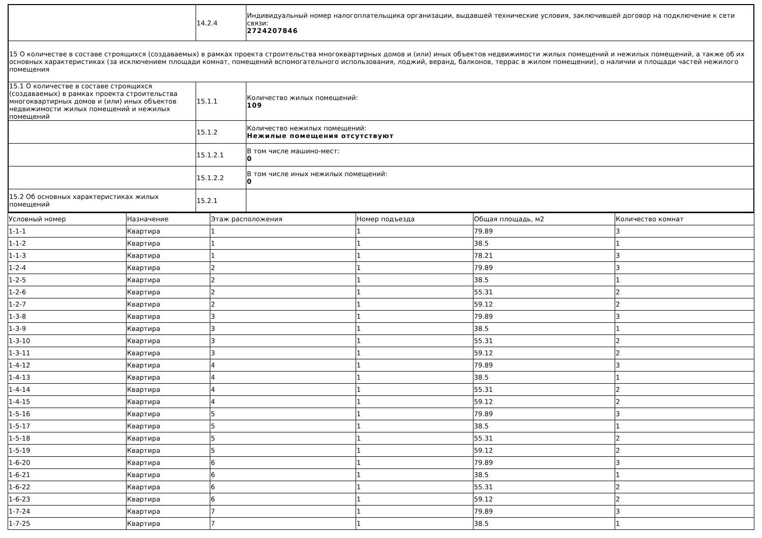| | 14.2.4 | Индивидуальный номер налогоплательщика организации, выдавшей технические условия, заключившей договор на подключение к сети связи: 2724207846 |
| 15 О количестве в составе строящихся (создаваемых) в рамках проекта строительства многоквартирных домов и (или) иных объектов недвижимости жилых помещений и нежилых помещений, а также об их основных характеристиках (за исключением площади комнат, помещений вспомогательного использования, лоджий, веранд, балконов, террас в жилом помещении), о наличии и площади частей нежилого помещения | | |
| 15.1 О количестве в составе строящихся (создаваемых) в рамках проекта строительства многоквартирных домов и (или) иных объектов недвижимости жилых помещений и нежилых помещений | 15.1.1 | Количество жилых помещений: 109 |
| | 15.1.2 | Количество нежилых помещений: Нежилые помещения отсутствуют |
| | 15.1.2.1 | В том числе машино-мест: 0 |
| | 15.1.2.2 | В том числе иных нежилых помещений: 0 |
| 15.2 Об основных характеристиках жилых помещений | 15.2.1 | |
| Условный номер | Назначение | Этаж расположения | Номер подъезда | Общая площадь, м2 | Количество комнат |
| --- | --- | --- | --- | --- | --- |
| 1-1-1 | Квартира | 1 | 1 | 79.89 | 3 |
| 1-1-2 | Квартира | 1 | 1 | 38.5 | 1 |
| 1-1-3 | Квартира | 1 | 1 | 78.21 | 3 |
| 1-2-4 | Квартира | 2 | 1 | 79.89 | 3 |
| 1-2-5 | Квартира | 2 | 1 | 38.5 | 1 |
| 1-2-6 | Квартира | 2 | 1 | 55.31 | 2 |
| 1-2-7 | Квартира | 2 | 1 | 59.12 | 2 |
| 1-3-8 | Квартира | 3 | 1 | 79.89 | 3 |
| 1-3-9 | Квартира | 3 | 1 | 38.5 | 1 |
| 1-3-10 | Квартира | 3 | 1 | 55.31 | 2 |
| 1-3-11 | Квартира | 3 | 1 | 59.12 | 2 |
| 1-4-12 | Квартира | 4 | 1 | 79.89 | 3 |
| 1-4-13 | Квартира | 4 | 1 | 38.5 | 1 |
| 1-4-14 | Квартира | 4 | 1 | 55.31 | 2 |
| 1-4-15 | Квартира | 4 | 1 | 59.12 | 2 |
| 1-5-16 | Квартира | 5 | 1 | 79.89 | 3 |
| 1-5-17 | Квартира | 5 | 1 | 38.5 | 1 |
| 1-5-18 | Квартира | 5 | 1 | 55.31 | 2 |
| 1-5-19 | Квартира | 5 | 1 | 59.12 | 2 |
| 1-6-20 | Квартира | 6 | 1 | 79.89 | 3 |
| 1-6-21 | Квартира | 6 | 1 | 38.5 | 1 |
| 1-6-22 | Квартира | 6 | 1 | 55.31 | 2 |
| 1-6-23 | Квартира | 6 | 1 | 59.12 | 2 |
| 1-7-24 | Квартира | 7 | 1 | 79.89 | 3 |
| 1-7-25 | Квартира | 7 | 1 | 38.5 | 1 |